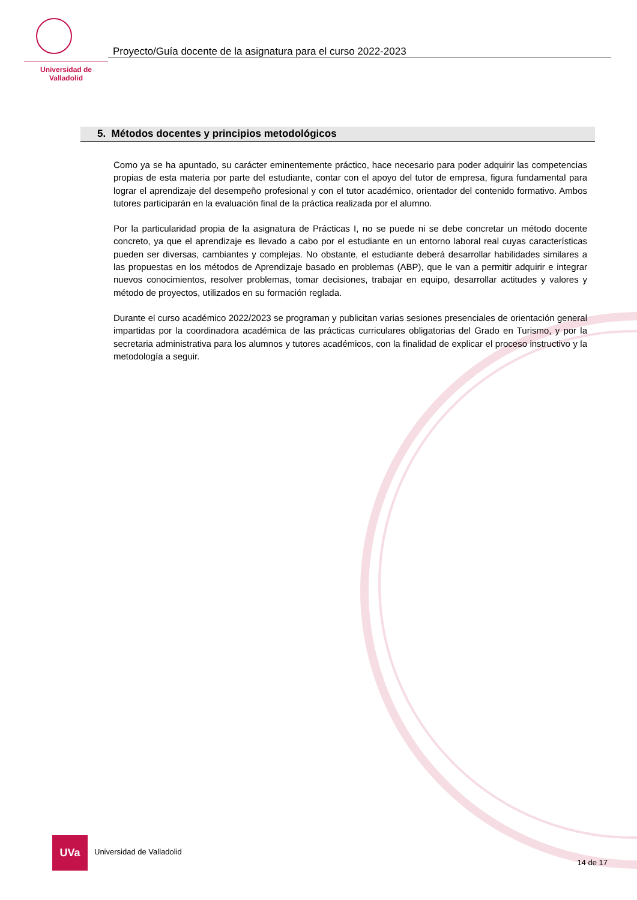Universidad de Valladolid
Proyecto/Guía docente de la asignatura para el curso 2022-2023
5. Métodos docentes y principios metodológicos
Como ya se ha apuntado, su carácter eminentemente práctico, hace necesario para poder adquirir las competencias propias de esta materia por parte del estudiante, contar con el apoyo del tutor de empresa, figura fundamental para lograr el aprendizaje del desempeño profesional y con el tutor académico, orientador del contenido formativo. Ambos tutores participarán en la evaluación final de la práctica realizada por el alumno.
Por la particularidad propia de la asignatura de Prácticas I, no se puede ni se debe concretar un método docente concreto, ya que el aprendizaje es llevado a cabo por el estudiante en un entorno laboral real cuyas características pueden ser diversas, cambiantes y complejas. No obstante, el estudiante deberá desarrollar habilidades similares a las propuestas en los métodos de Aprendizaje basado en problemas (ABP), que le van a permitir adquirir e integrar nuevos conocimientos, resolver problemas, tomar decisiones, trabajar en equipo, desarrollar actitudes y valores y método de proyectos, utilizados en su formación reglada.
Durante el curso académico 2022/2023 se programan y publicitan varias sesiones presenciales de orientación general impartidas por la coordinadora académica de las prácticas curriculares obligatorias del Grado en Turismo, y por la secretaria administrativa para los alumnos y tutores académicos, con la finalidad de explicar el proceso instructivo y la metodología a seguir.
UVa
Universidad de Valladolid
14 de 17